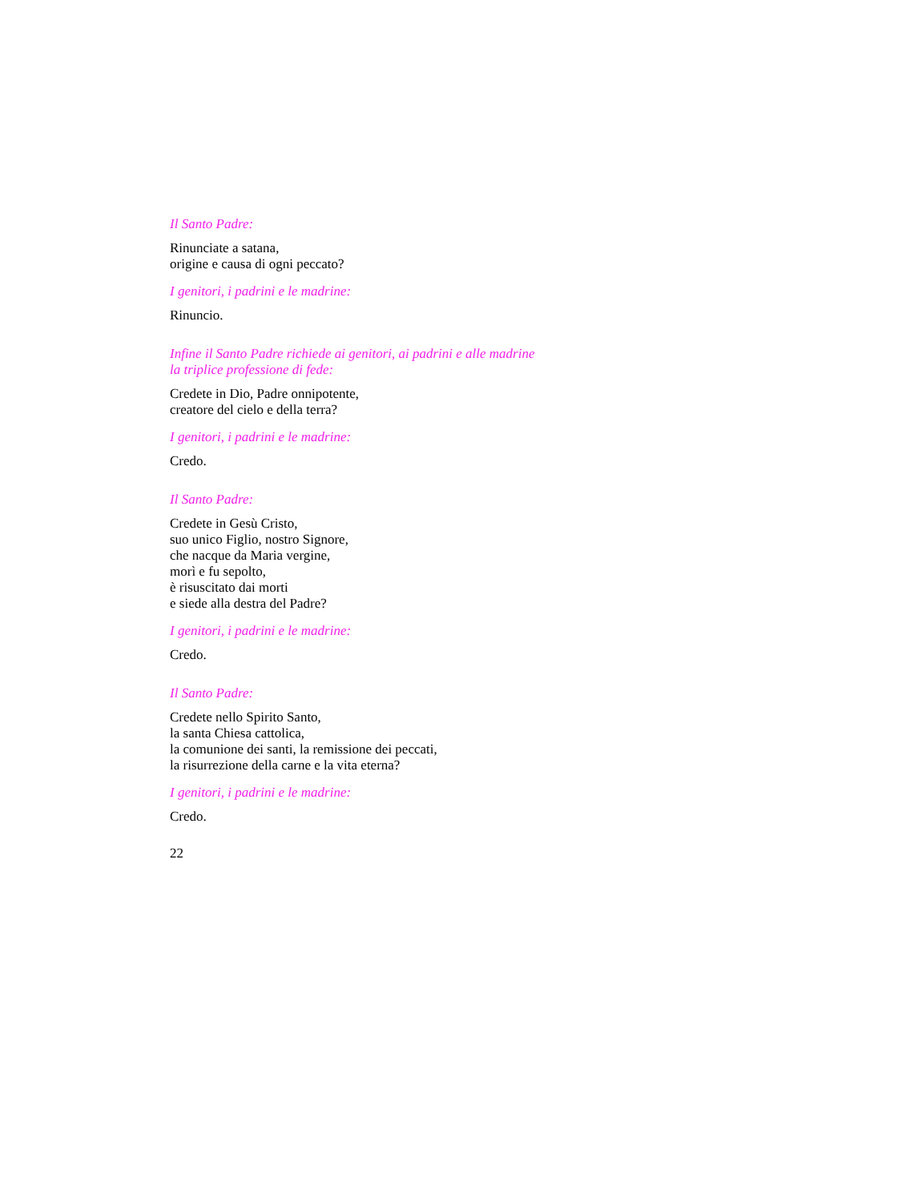Il Santo Padre:
Rinunciate a satana,
origine e causa di ogni peccato?
I genitori, i padrini e le madrine:
Rinuncio.
Infine il Santo Padre richiede ai genitori, ai padrini e alle madrine
la triplice professione di fede:
Credete in Dio, Padre onnipotente,
creatore del cielo e della terra?
I genitori, i padrini e le madrine:
Credo.
Il Santo Padre:
Credete in Gesù Cristo,
suo unico Figlio, nostro Signore,
che nacque da Maria vergine,
morì e fu sepolto,
è risuscitato dai morti
e siede alla destra del Padre?
I genitori, i padrini e le madrine:
Credo.
Il Santo Padre:
Credete nello Spirito Santo,
la santa Chiesa cattolica,
la comunione dei santi, la remissione dei peccati,
la risurrezione della carne e la vita eterna?
I genitori, i padrini e le madrine:
Credo.
22